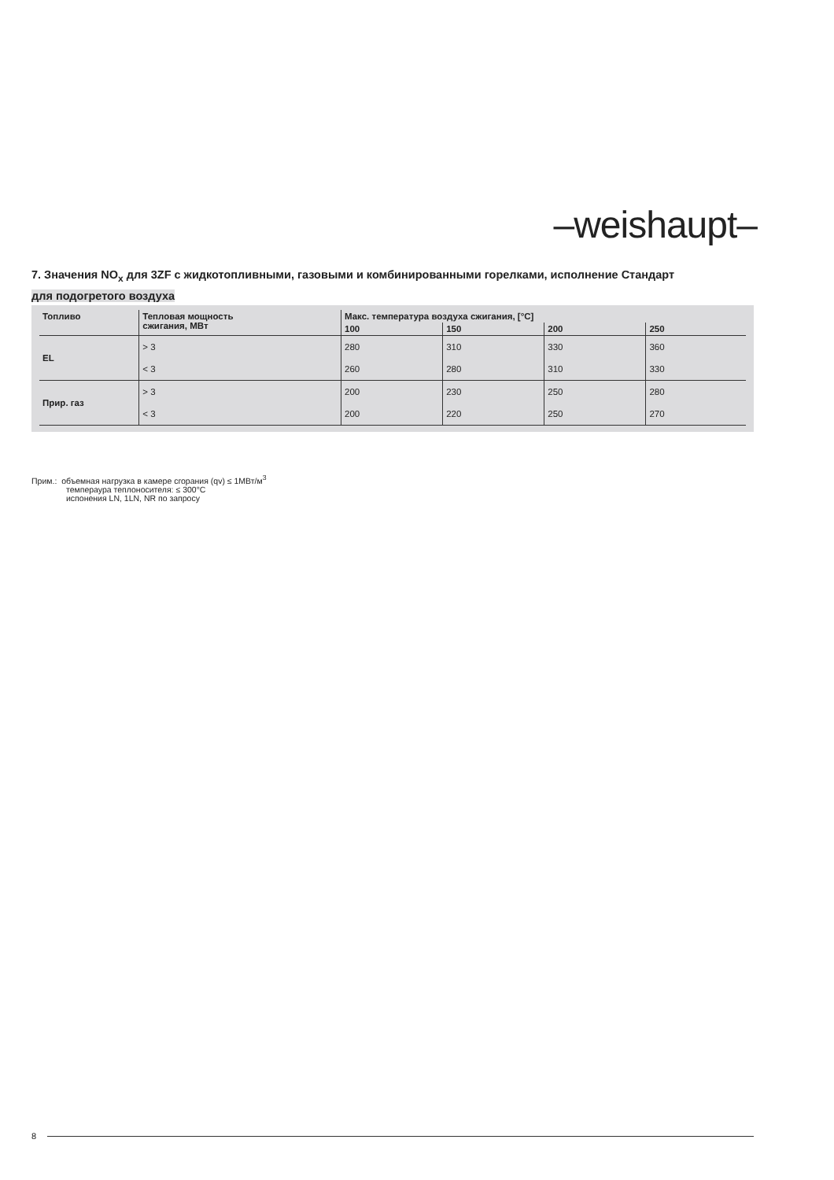–weishaupt–
7. Значения NO<sub>x</sub> для 3ZF с жидкотопливными, газовыми и комбинированными горелками, исполнение Стандарт
для подогретого воздуха
| Топливо | Тепловая мощность сжигания, МВт | Макс. температура воздуха сжигания, [°C] | | | |
| --- | --- | --- | --- | --- | --- |
| | | 100 | 150 | 200 | 250 |
| EL | > 3 | 280 | 310 | 330 | 360 |
| | < 3 | 260 | 280 | 310 | 330 |
| Прир. газ | > 3 | 200 | 230 | 250 | 280 |
| | < 3 | 200 | 220 | 250 | 270 |
Прим.: объемная нагрузка в камере сгорания (qv) ≤ 1МВт/м<sup>3</sup>
темпераура теплоносителя: ≤ 300°C
испонения LN, 1LN, NR по запросу
8